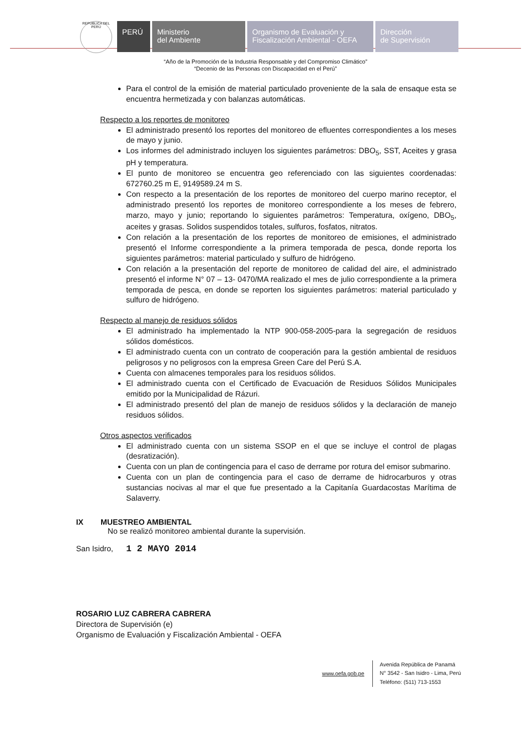REPÚBLICA DEL PERÚ
PERÚ Ministerio
del Ambiente
Organismo de Evaluación y
Fiscalización Ambiental - OEFA
Dirección
de Supervisión
“Año de la Promoción de la Industria Responsable y del Compromiso Climático”
“Decenio de las Personas con Discapacidad en el Perú”
Para el control de la emisión de material particulado proveniente de la sala de ensaque esta se encuentra hermetizada y con balanzas automáticas.
Respecto a los reportes de monitoreo
El administrado presentó los reportes del monitoreo de efluentes correspondientes a los meses de mayo y junio.
Los informes del administrado incluyen los siguientes parámetros: DBO<sub>5</sub>, SST, Aceites y grasa pH y temperatura.
El punto de monitoreo se encuentra geo referenciado con las siguientes coordenadas: 672760.25 m E, 9149589.24 m S.
Con respecto a la presentación de los reportes de monitoreo del cuerpo marino receptor, el administrado presentó los reportes de monitoreo correspondiente a los meses de febrero, marzo, mayo y junio; reportando lo siguientes parámetros: Temperatura, oxígeno, DBO<sub>5</sub>, aceites y grasas. Solidos suspendidos totales, sulfuros, fosfatos, nitratos.
Con relación a la presentación de los reportes de monitoreo de emisiones, el administrado presentó el Informe correspondiente a la primera temporada de pesca, donde reporta los siguientes parámetros: material particulado y sulfuro de hidrógeno.
Con relación a la presentación del reporte de monitoreo de calidad del aire, el administrado presentó el informe N° 07 – 13- 0470/MA realizado el mes de julio correspondiente a la primera temporada de pesca, en donde se reporten los siguientes parámetros: material particulado y sulfuro de hidrógeno.
Respecto al manejo de residuos sólidos
El administrado ha implementado la NTP 900-058-2005-para la segregación de residuos sólidos domésticos.
El administrado cuenta con un contrato de cooperación para la gestión ambiental de residuos peligrosos y no peligrosos con la empresa Green Care del Perú S.A.
Cuenta con almacenes temporales para los residuos sólidos.
El administrado cuenta con el Certificado de Evacuación de Residuos Sólidos Municipales emitido por la Municipalidad de Rázuri.
El administrado presentó del plan de manejo de residuos sólidos y la declaración de manejo residuos sólidos.
Otros aspectos verificados
El administrado cuenta con un sistema SSOP en el que se incluye el control de plagas (desratización).
Cuenta con un plan de contingencia para el caso de derrame por rotura del emisor submarino.
Cuenta con un plan de contingencia para el caso de derrame de hidrocarburos y otras sustancias nocivas al mar el que fue presentado a la Capitanía Guardacostas Marítima de Salaverry.
IX MUESTREO AMBIENTAL
No se realizó monitoreo ambiental durante la supervisión.
San Isidro, 1 2 MAYO 2014
ROSARIO LUZ CABRERA CABRERA
Directora de Supervisión (e)
Organismo de Evaluación y Fiscalización Ambiental - OEFA
www.oefa.gob.pe Avenida República de Panamá
N° 3542 - San Isidro - Lima, Perú
Teléfono: (511) 713-1553